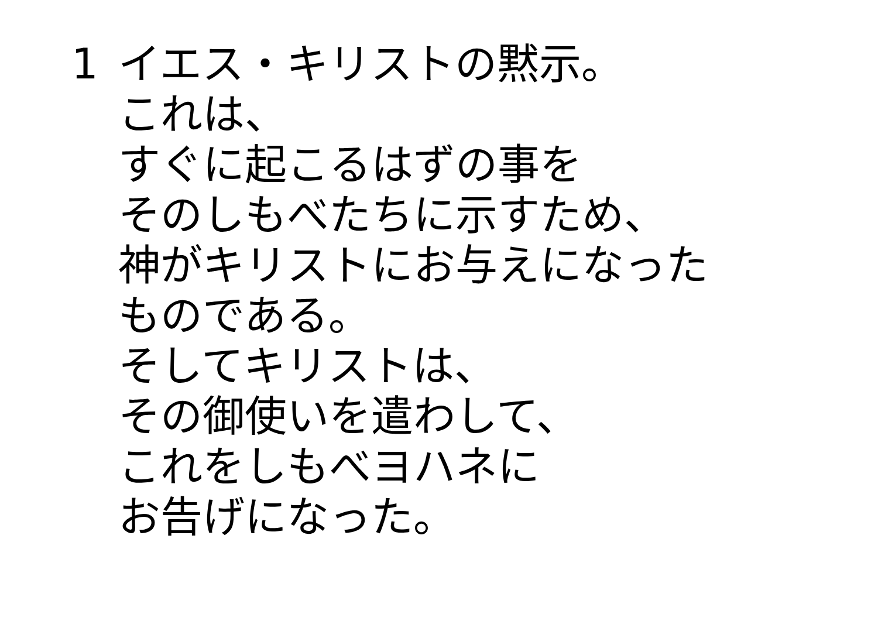1 イエス・キリストの黙示。
これは、
すぐに起こるはずの事を
そのしもべたちに示すため、
神がキリストにお与えになった
ものである。
そしてキリストは、
その御使いを遣わして、
これをしもべヨハネに
お告げになった。